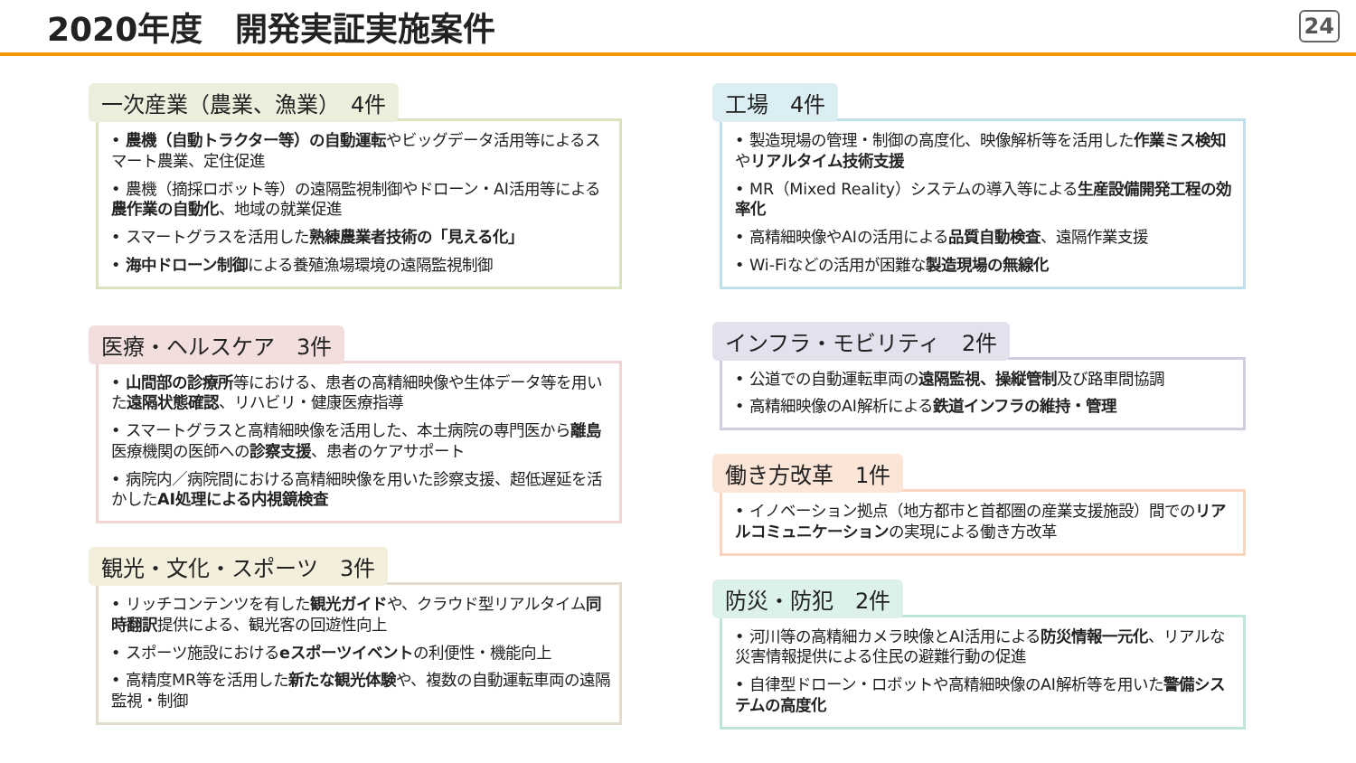2020年度　開発実証実施案件
24
一次産業（農業、漁業）　4件
• 農機（自動トラクター等）の自動運転やビッグデータ活用等によるスマート農業、定住促進
• 農機（摘採ロボット等）の遠隔監視制御やドローン・AI活用等による農作業の自動化、地域の就業促進
• スマートグラスを活用した熟練農業者技術の「見える化」
• 海中ドローン制御による養殖漁場環境の遠隔監視制御
医療・ヘルスケア　3件
• 山間部の診療所等における、患者の高精細映像や生体データ等を用いた遠隔状態確認、リハビリ・健康医療指導
• スマートグラスと高精細映像を活用した、本土病院の専門医から離島医療機関の医師への診察支援、患者のケアサポート
• 病院内／病院間における高精細映像を用いた診察支援、超低遅延を活かしたAI処理による内視鏡検査
観光・文化・スポーツ　3件
• リッチコンテンツを有した観光ガイドや、クラウド型リアルタイム同時翻訳提供による、観光客の回遊性向上
• スポーツ施設におけるeスポーツイベントの利便性・機能向上
• 高精度MR等を活用した新たな観光体験や、複数の自動運転車両の遠隔監視・制御
工場　4件
• 製造現場の管理・制御の高度化、映像解析等を活用した作業ミス検知やリアルタイム技術支援
• MR（Mixed Reality）システムの導入等による生産設備開発工程の効率化
• 高精細映像やAIの活用による品質自動検査、遠隔作業支援
• Wi-Fiなどの活用が困難な製造現場の無線化
インフラ・モビリティ　2件
• 公道での自動運転車両の遠隔監視、操縦管制及び路車間協調
• 高精細映像のAI解析による鉄道インフラの維持・管理
働き方改革　1件
• イノベーション拠点（地方都市と首都圏の産業支援施設）間でのリアルコミュニケーションの実現による働き方改革
防災・防犯　2件
• 河川等の高精細カメラ映像とAI活用による防災情報一元化、リアルな災害情報提供による住民の避難行動の促進
• 自律型ドローン・ロボットや高精細映像のAI解析等を用いた警備システムの高度化